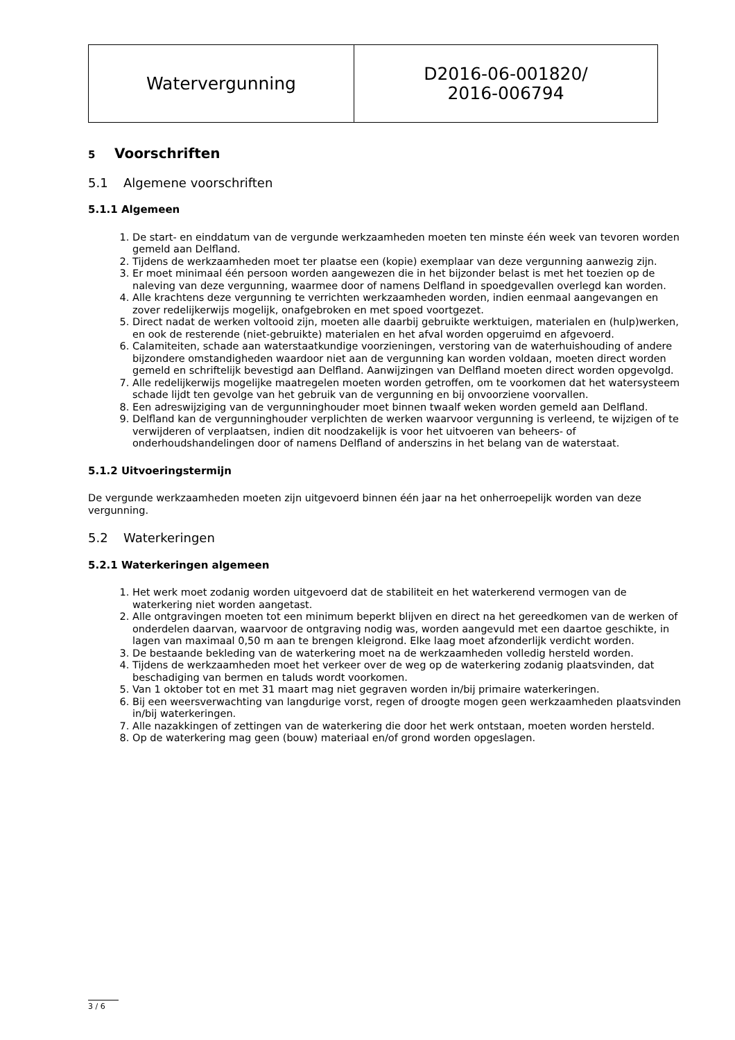| Watervergunning | D2016-06-001820/ 2016-006794 |
5 Voorschriften
5.1 Algemene voorschriften
5.1.1 Algemeen
1. De start- en einddatum van de vergunde werkzaamheden moeten ten minste één week van tevoren worden gemeld aan Delfland.
2. Tijdens de werkzaamheden moet ter plaatse een (kopie) exemplaar van deze vergunning aanwezig zijn.
3. Er moet minimaal één persoon worden aangewezen die in het bijzonder belast is met het toezien op de naleving van deze vergunning, waarmee door of namens Delfland in spoedgevallen overlegd kan worden.
4. Alle krachtens deze vergunning te verrichten werkzaamheden worden, indien eenmaal aangevangen en zover redelijkerwijs mogelijk, onafgebroken en met spoed voortgezet.
5. Direct nadat de werken voltooid zijn, moeten alle daarbij gebruikte werktuigen, materialen en (hulp)werken, en ook de resterende (niet-gebruikte) materialen en het afval worden opgeruimd en afgevoerd.
6. Calamiteiten, schade aan waterstaatkundige voorzieningen, verstoring van de waterhuishouding of andere bijzondere omstandigheden waardoor niet aan de vergunning kan worden voldaan, moeten direct worden gemeld en schriftelijk bevestigd aan Delfland. Aanwijzingen van Delfland moeten direct worden opgevolgd.
7. Alle redelijkerwijs mogelijke maatregelen moeten worden getroffen, om te voorkomen dat het watersysteem schade lijdt ten gevolge van het gebruik van de vergunning en bij onvoorziene voorvallen.
8. Een adreswijziging van de vergunninghouder moet binnen twaalf weken worden gemeld aan Delfland.
9. Delfland kan de vergunninghouder verplichten de werken waarvoor vergunning is verleend, te wijzigen of te verwijderen of verplaatsen, indien dit noodzakelijk is voor het uitvoeren van beheers- of onderhoudshandelingen door of namens Delfland of anderszins in het belang van de waterstaat.
5.1.2 Uitvoeringstermijn
De vergunde werkzaamheden moeten zijn uitgevoerd binnen één jaar na het onherroepelijk worden van deze vergunning.
5.2 Waterkeringen
5.2.1 Waterkeringen algemeen
1. Het werk moet zodanig worden uitgevoerd dat de stabiliteit en het waterkerend vermogen van de waterkering niet worden aangetast.
2. Alle ontgravingen moeten tot een minimum beperkt blijven en direct na het gereedkomen van de werken of onderdelen daarvan, waarvoor de ontgraving nodig was, worden aangevuld met een daartoe geschikte, in lagen van maximaal 0,50 m aan te brengen kleigrond. Elke laag moet afzonderlijk verdicht worden.
3. De bestaande bekleding van de waterkering moet na de werkzaamheden volledig hersteld worden.
4. Tijdens de werkzaamheden moet het verkeer over de weg op de waterkering zodanig plaatsvinden, dat beschadiging van bermen en taluds wordt voorkomen.
5. Van 1 oktober tot en met 31 maart mag niet gegraven worden in/bij primaire waterkeringen.
6. Bij een weersverwachting van langdurige vorst, regen of droogte mogen geen werkzaamheden plaatsvinden in/bij waterkeringen.
7. Alle nazakkingen of zettingen van de waterkering die door het werk ontstaan, moeten worden hersteld.
8. Op de waterkering mag geen (bouw) materiaal en/of grond worden opgeslagen.
3 / 6